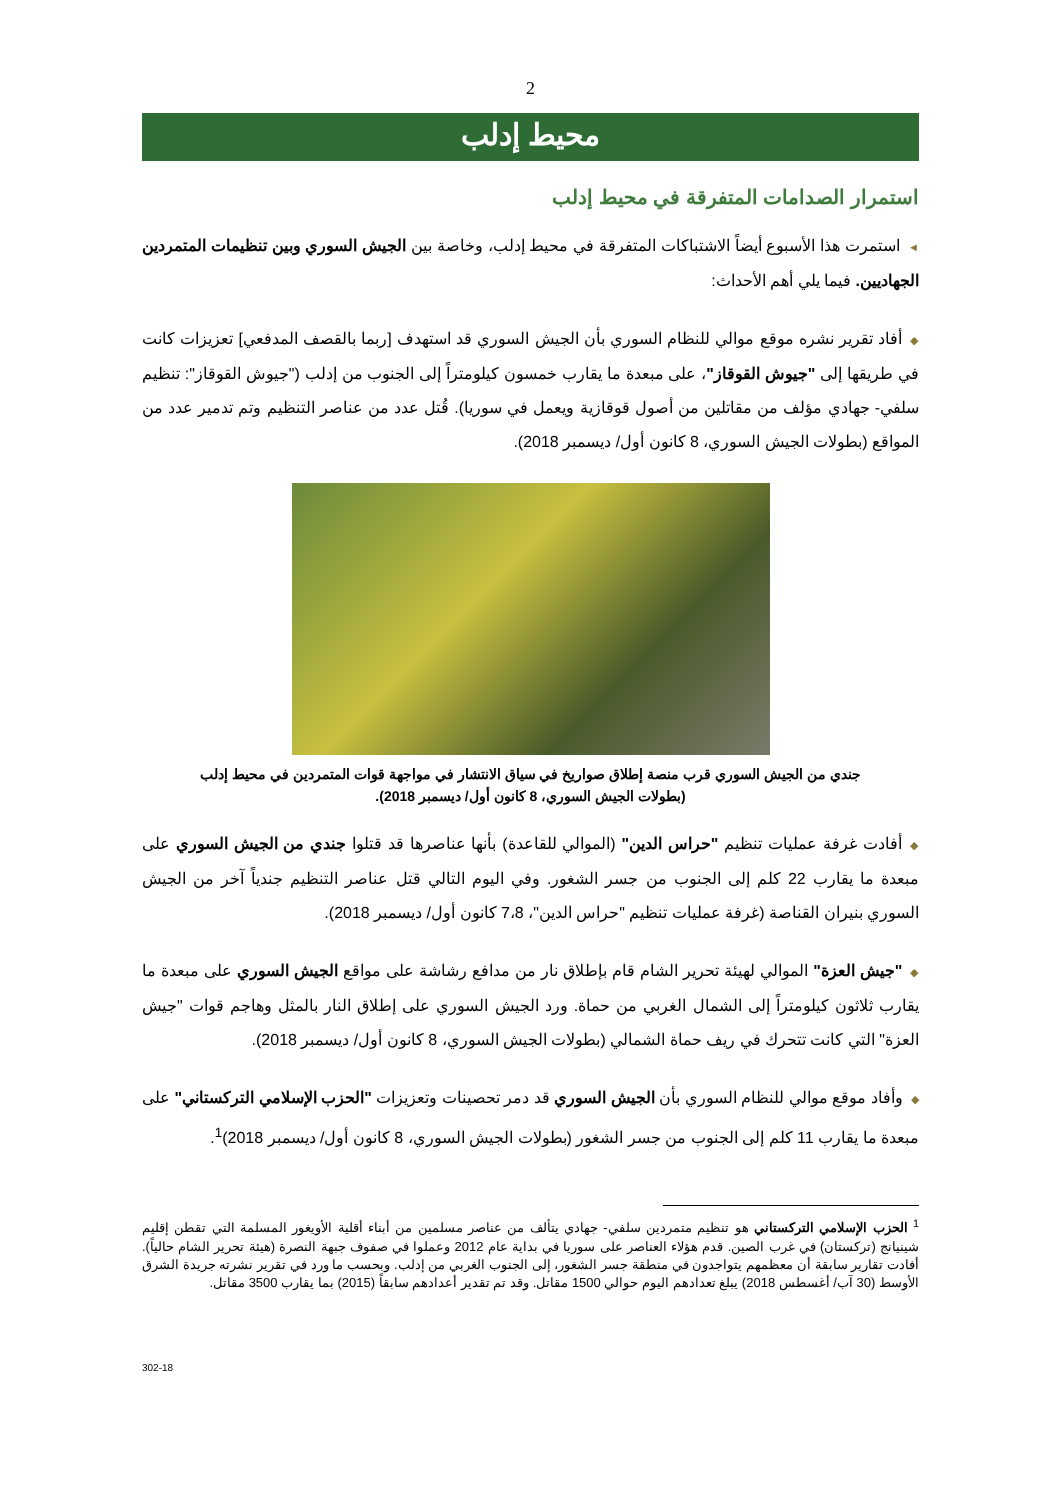2
محيط إدلب
استمرار الصدامات المتفرقة في محيط إدلب
◄استمرت هذا الأسبوع أيضاً الاشتباكات المتفرقة في محيط إدلب، وخاصة بين الجيش السوري وبين تنظيمات المتمردين الجهاديين. فيما يلي أهم الأحداث:
◆أفاد تقرير نشره موقع موالي للنظام السوري بأن الجيش السوري قد استهدف [ربما بالقصف المدفعي] تعزيزات كانت في طريقها إلى "جيوش القوقاز"، على مبعدة ما يقارب خمسون كيلومتراً إلى الجنوب من إدلب ("جيوش القوقاز": تنظيم سلفي- جهادي مؤلف من مقاتلين من أصول قوقازية ويعمل في سوريا). قُتل عدد من عناصر التنظيم وتم تدمير عدد من المواقع (بطولات الجيش السوري، 8 كانون أول/ ديسمبر 2018).
جندي من الجيش السوري قرب منصة إطلاق صواريخ في سياق الانتشار في مواجهة قوات المتمردين في محيط إدلب
(بطولات الجيش السوري، 8 كانون أول/ ديسمبر 2018).
◆أفادت غرفة عمليات تنظيم "حراس الدين" (الموالي للقاعدة) بأنها عناصرها قد قتلوا جندي من الجيش السوري على مبعدة ما يقارب 22 كلم إلى الجنوب من جسر الشغور. وفي اليوم التالي قتل عناصر التنظيم جندياً آخر من الجيش السوري بنيران القناصة (غرفة عمليات تنظيم "حراس الدين"، 7،8 كانون أول/ ديسمبر 2018).
◆"جيش العزة" الموالي لهيئة تحرير الشام قام بإطلاق نار من مدافع رشاشة على مواقع الجيش السوري على مبعدة ما يقارب ثلاثون كيلومتراً إلى الشمال الغربي من حماة. ورد الجيش السوري على إطلاق النار بالمثل وهاجم قوات "جيش العزة" التي كانت تتحرك في ريف حماة الشمالي (بطولات الجيش السوري، 8 كانون أول/ ديسمبر 2018).
◆وأفاد موقع موالي للنظام السوري بأن الجيش السوري قد دمر تحصينات وتعزيزات "الحزب الإسلامي التركستاني" على مبعدة ما يقارب 11 كلم إلى الجنوب من جسر الشغور (بطولات الجيش السوري، 8 كانون أول/ ديسمبر 2018)<sup>1</sup>.
<sup>1</sup> الحزب الإسلامي التركستاني هو تنظيم متمردين سلفي- جهادي يتألف من عناصر مسلمين من أبناء أقلية الأويغور المسلمة التي تقطن إقليم شينيانج (تركستان) في غرب الصين. قدم هؤلاء العناصر على سوريا في بداية عام 2012 وعملوا في صفوف جبهة النصرة (هيئة تحرير الشام حالياً). أفادت تقارير سابقة أن معظمهم يتواجدون في منطقة جسر الشغور، إلى الجنوب الغربي من إدلب. وبحسب ما ورد في تقرير نشرته جريدة الشرق الأوسط (30 آب/ أغسطس 2018) يبلغ تعدادهم اليوم حوالي 1500 مقاتل. وقد تم تقدير أعدادهم سابقاً (2015) بما يقارب 3500 مقاتل.
302-18